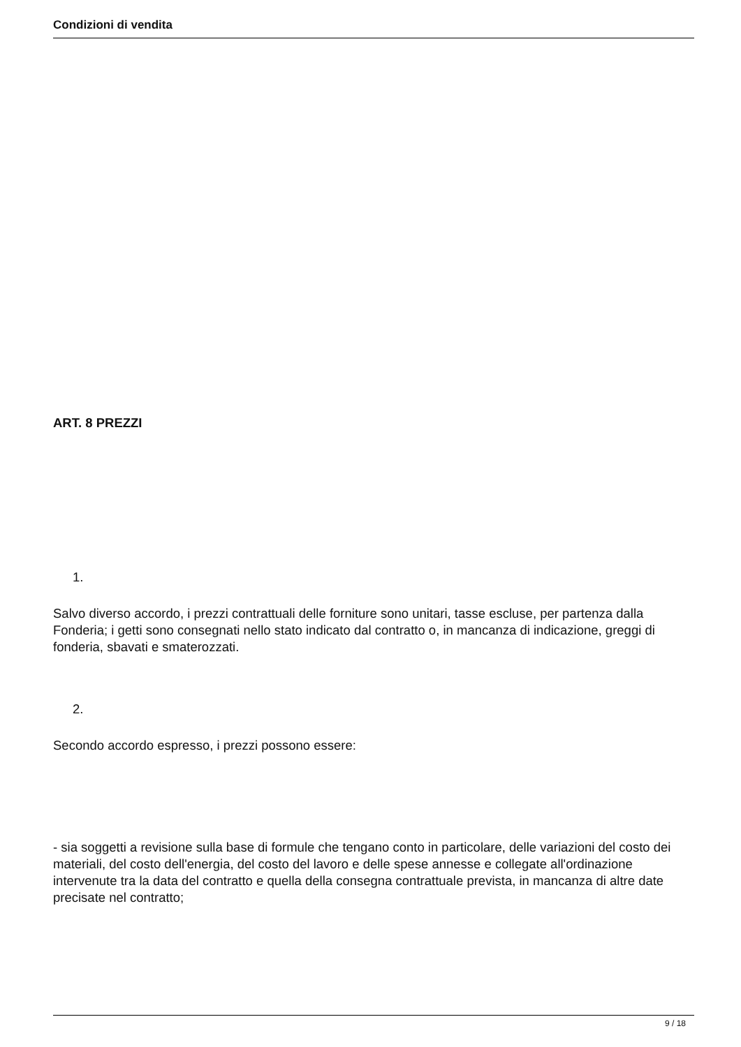Condizioni di vendita
ART. 8 PREZZI
1.
Salvo diverso accordo, i prezzi contrattuali delle forniture sono unitari, tasse escluse, per partenza dalla Fonderia; i getti sono consegnati nello stato indicato dal contratto o, in mancanza di indicazione, greggi di fonderia, sbavati e smaterozzati.
2.
Secondo accordo espresso, i prezzi possono essere:
- sia soggetti a revisione sulla base di formule che tengano conto in particolare, delle variazioni del costo dei materiali, del costo dell'energia, del costo del lavoro e delle spese annesse e collegate all'ordinazione intervenute tra la data del contratto e quella della consegna contrattuale prevista, in mancanza di altre date precisate nel contratto;
9 / 18